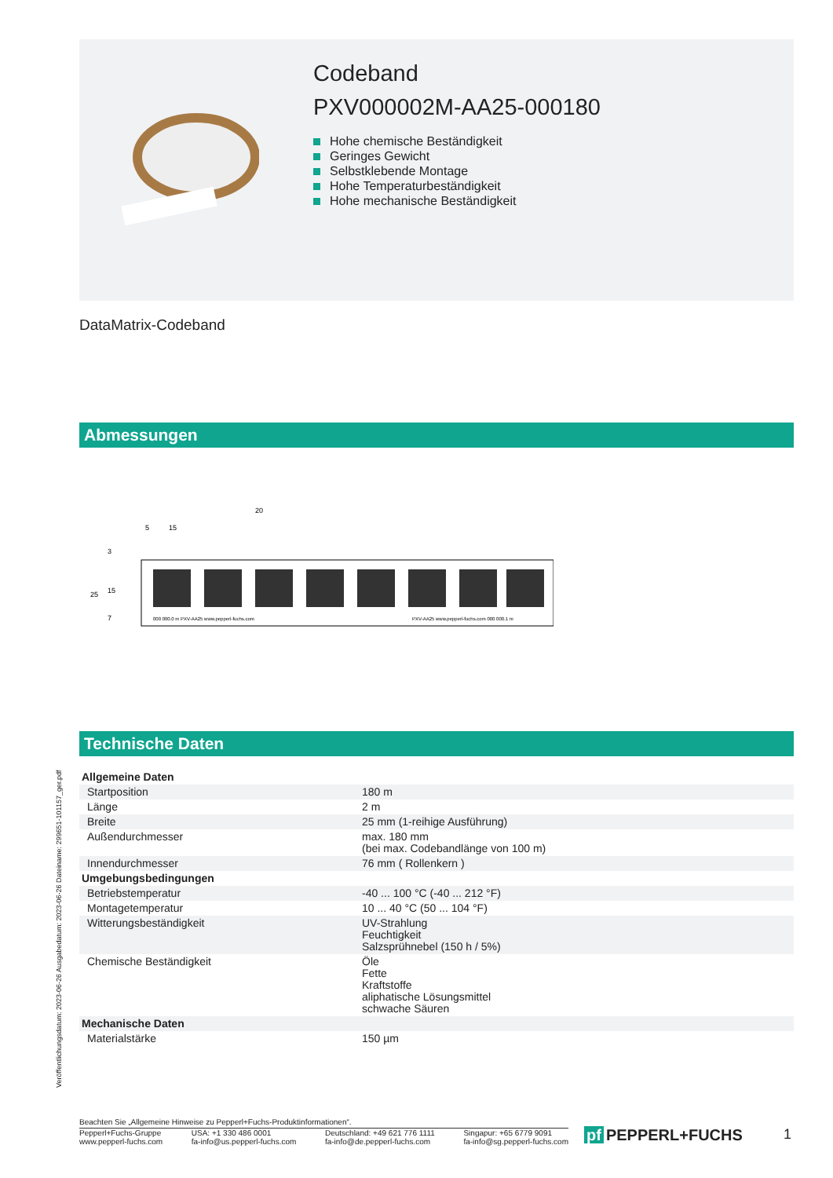Codeband
PXV000002M-AA25-000180
Hohe chemische Beständigkeit
Geringes Gewicht
Selbstklebende Montage
Hohe Temperaturbeständigkeit
Hohe mechanische Beständigkeit
DataMatrix-Codeband
Abmessungen
20
15
5
25
15
3
7
000 000.0 m PXV-AA25 www.pepperl-fuchs.com
PXV-AA25 www.pepperl-fuchs.com 000 000.1 m
Technische Daten
| Allgemeine Daten | |
| Startposition | 180 m |
| Länge | 2 m |
| Breite | 25 mm (1-reihige Ausführung) |
| Außendurchmesser | max. 180 mm (bei max. Codebandlänge von 100 m) |
| Innendurchmesser | 76 mm ( Rollenkern ) |
| Umgebungsbedingungen | |
| Betriebstemperatur | -40 ... 100 °C (-40 ... 212 °F) |
| Montagetemperatur | 10 ... 40 °C (50 ... 104 °F) |
| Witterungsbeständigkeit | UV-Strahlung Feuchtigkeit Salzsprühnebel (150 h / 5%) |
| Chemische Beständigkeit | Öle Fette Kraftstoffe aliphatische Lösungsmittel schwache Säuren |
| Mechanische Daten | |
| Materialstärke | 150 µm |
Veröffentlichungsdatum: 2023-06-26 Ausgabedatum: 2023-06-26 Dateiname: 299651-101157_ger.pdf
Beachten Sie „Allgemeine Hinweise zu Pepperl+Fuchs-Produktinformationen“.
Pepperl+Fuchs-Gruppe
www.pepperl-fuchs.com
USA: +1 330 486 0001
fa-info@us.pepperl-fuchs.com
Deutschland: +49 621 776 1111
fa-info@de.pepperl-fuchs.com
Singapur: +65 6779 9091
fa-info@sg.pepperl-fuchs.com
pf PEPPERL+FUCHS 1